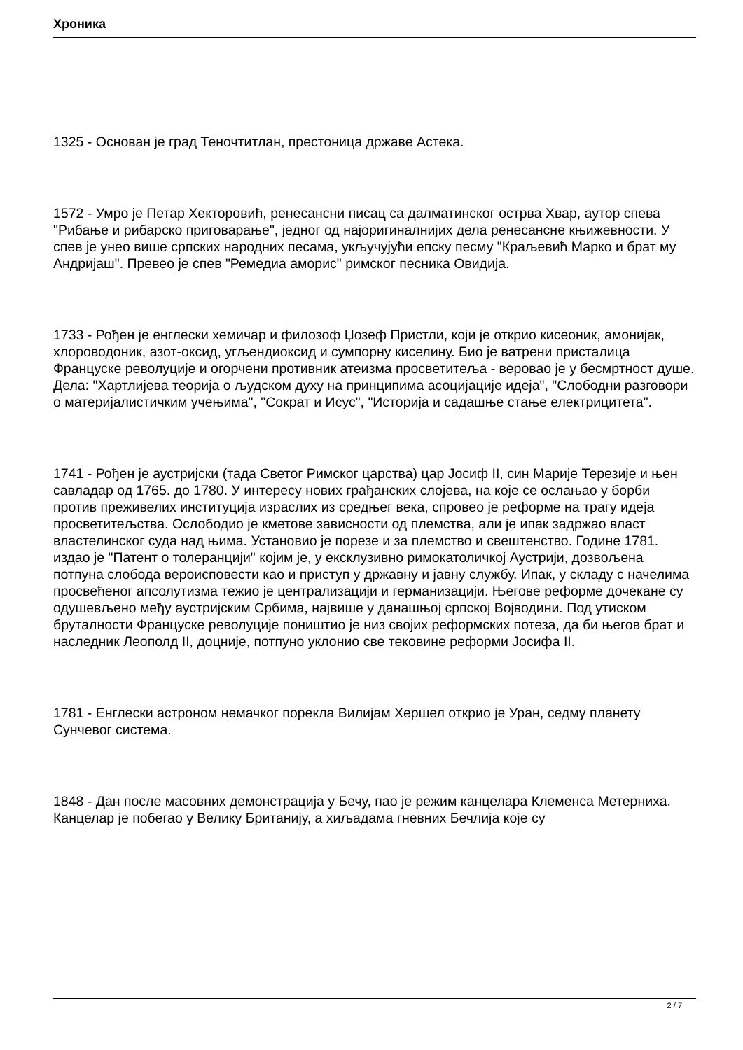Хроника
1325 - Основан је град Теночтитлан, престоница државе Астека.
1572 - Умро је Петар Хекторовић, ренесансни писац са далматинског острва Хвар, аутор спева "Рибање и рибарско приговарање", једног од најоригиналнијих дела ренесансне књижевности. У спев је унео више српских народних песама, укључујући епску песму "Краљевић Марко и брат му Андријаш". Превео је спев "Ремедиа аморис" римског песника Овидија.
1733 - Рођен је енглески хемичар и филозоф Џозеф Пристли, који је открио кисеоник, амонијак, хлороводоник, азот-оксид, угљендиоксид и сумпорну киселину. Био је ватрени присталица Француске револуције и огорчени противник атеизма просветитеља - веровао је у бесмртност душе. Дела: "Хартлијева теорија о људском духу на принципима асоцијације идеја", "Слободни разговори о материјалистичким учењима", "Сократ и Исус", "Историја и садашње стање електрицитета".
1741 - Рођен је аустријски (тада Светог Римског царства) цар Јосиф II, син Марије Терезије и њен савладар од 1765. до 1780. У интересу нових грађанских слојева, на које се ослањао у борби против преживелих институција израслих из средњег века, спровео је реформе на трагу идеја просветитељства. Ослободио је кметове зависности од племства, али је ипак задржао власт властелинског суда над њима. Установио је порезе и за племство и свештенство. Године 1781. издао је "Патент о толеранцији" којим је, у ексклузивно римокатоличкој Аустрији, дозвољена потпуна слобода вероисповести као и приступ у државну и јавну службу. Ипак, у складу с начелима просвећеног апсолутизма тежио је централизацији и германизацији. Његове реформе дочекане су одушевљено међу аустријским Србима, највише у данашњој српској Војводини. Под утиском бруталности Француске револуције поништио је низ својих реформских потеза, да би његов брат и наследник Леополд II, доцније, потпуно уклонио све тековине реформи Јосифа II.
1781 - Енглески астроном немачког порекла Вилијам Хершел открио је Уран, седму планету Сунчевог система.
1848 - Дан после масовних демонстрација у Бечу, пао је режим канцелара Клеменса Метерниха. Канцелар је побегао у Велику Британију, а хиљадама гневних Бечлија које су
2 / 7